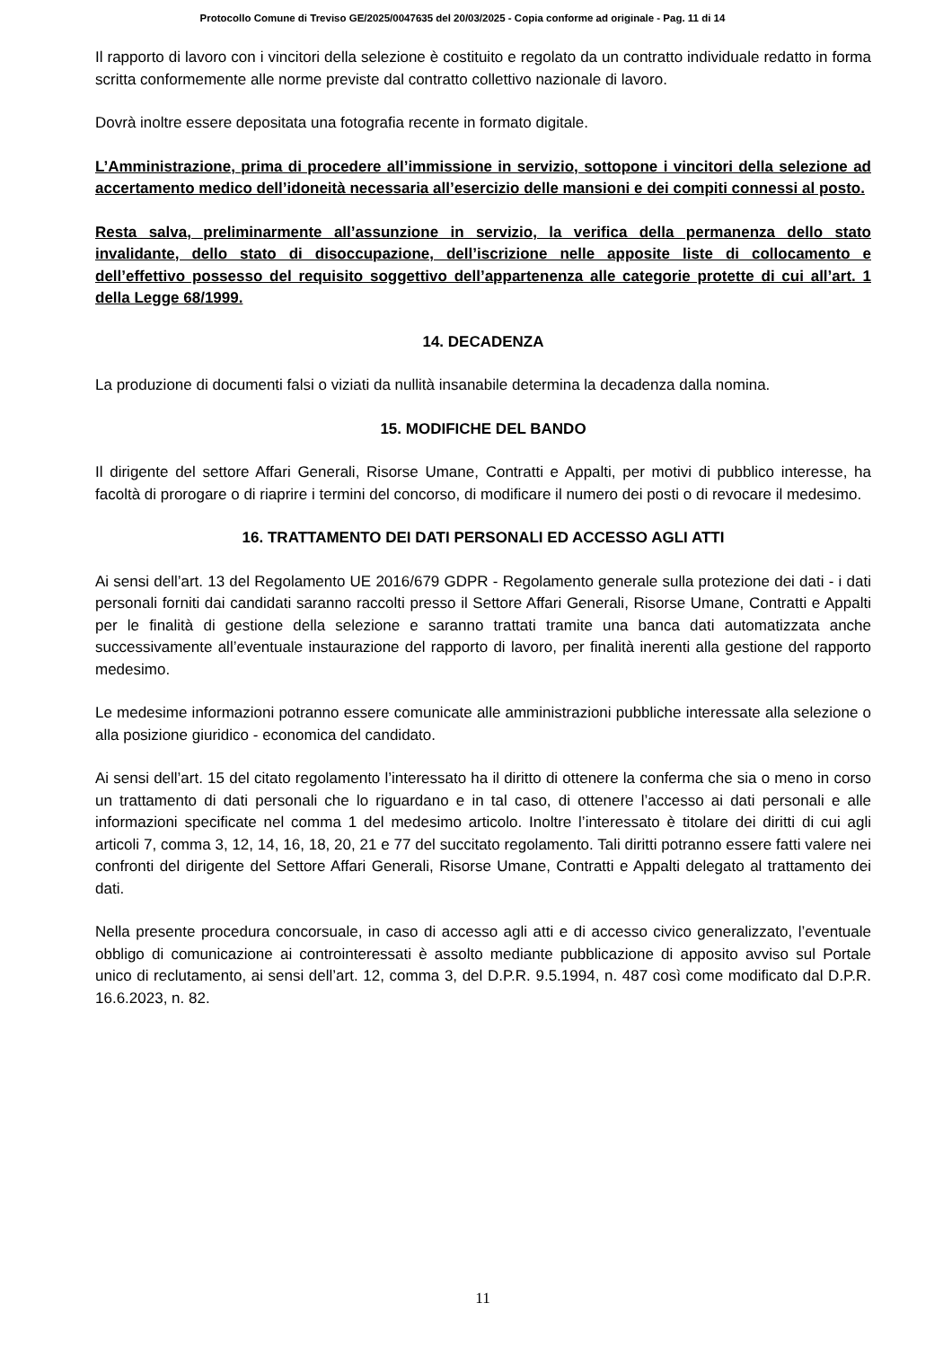Protocollo Comune di Treviso GE/2025/0047635 del 20/03/2025 - Copia conforme ad originale - Pag. 11 di 14
Il rapporto di lavoro con i vincitori della selezione è costituito e regolato da un contratto individuale redatto in forma scritta conformemente alle norme previste dal contratto collettivo nazionale di lavoro.
Dovrà inoltre essere depositata una fotografia recente in formato digitale.
L’Amministrazione, prima di procedere all’immissione in servizio, sottopone i vincitori della selezione ad accertamento medico dell’idoneità necessaria all’esercizio delle mansioni e dei compiti connessi al posto.
Resta salva, preliminarmente all’assunzione in servizio, la verifica della permanenza dello stato invalidante, dello stato di disoccupazione, dell’iscrizione nelle apposite liste di collocamento e dell’effettivo possesso del requisito soggettivo dell’appartenenza alle categorie protette di cui all’art. 1 della Legge 68/1999.
14. DECADENZA
La produzione di documenti falsi o viziati da nullità insanabile determina la decadenza dalla nomina.
15. MODIFICHE DEL BANDO
Il dirigente del settore Affari Generali, Risorse Umane, Contratti e Appalti, per motivi di pubblico interesse, ha facoltà di prorogare o di riaprire i termini del concorso, di modificare il numero dei posti o di revocare il medesimo.
16. TRATTAMENTO DEI DATI PERSONALI ED ACCESSO AGLI ATTI
Ai sensi dell’art. 13 del Regolamento UE 2016/679 GDPR - Regolamento generale sulla protezione dei dati - i dati personali forniti dai candidati saranno raccolti presso il Settore Affari Generali, Risorse Umane, Contratti e Appalti per le finalità di gestione della selezione e saranno trattati tramite una banca dati automatizzata anche successivamente all’eventuale instaurazione del rapporto di lavoro, per finalità inerenti alla gestione del rapporto medesimo.
Le medesime informazioni potranno essere comunicate alle amministrazioni pubbliche interessate alla selezione o alla posizione giuridico - economica del candidato.
Ai sensi dell’art. 15 del citato regolamento l’interessato ha il diritto di ottenere la conferma che sia o meno in corso un trattamento di dati personali che lo riguardano e in tal caso, di ottenere l’accesso ai dati personali e alle informazioni specificate nel comma 1 del medesimo articolo. Inoltre l’interessato è titolare dei diritti di cui agli articoli 7, comma 3, 12, 14, 16, 18, 20, 21 e 77 del succitato regolamento. Tali diritti potranno essere fatti valere nei confronti del dirigente del Settore Affari Generali, Risorse Umane, Contratti e Appalti delegato al trattamento dei dati.
Nella presente procedura concorsuale, in caso di accesso agli atti e di accesso civico generalizzato, l’eventuale obbligo di comunicazione ai controinteressati è assolto mediante pubblicazione di apposito avviso sul Portale unico di reclutamento, ai sensi dell’art. 12, comma 3, del D.P.R. 9.5.1994, n. 487 così come modificato dal D.P.R. 16.6.2023, n. 82.
11